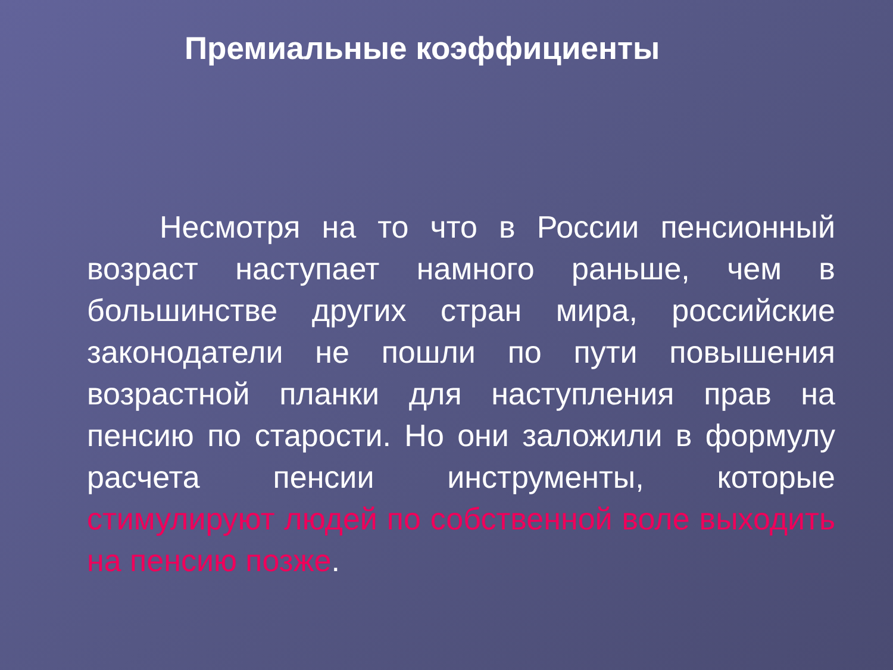Премиальные коэффициенты
Несмотря на то что в России пенсионный возраст наступает намного раньше, чем в большинстве других стран мира, российские законодатели не пошли по пути повышения возрастной планки для наступления прав на пенсию по старости. Но они заложили в формулу расчета пенсии инструменты, которые стимулируют людей по собственной воле выходить на пенсию позже.